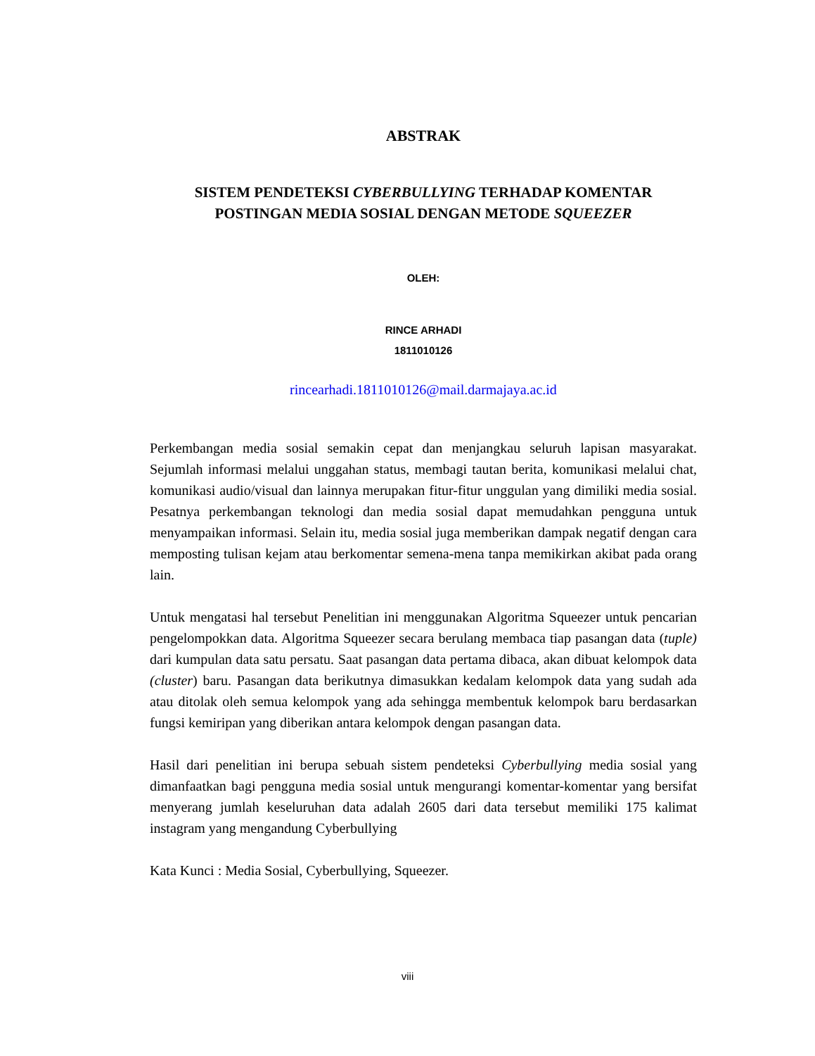ABSTRAK
SISTEM PENDETEKSI CYBERBULLYING TERHADAP KOMENTAR
POSTINGAN MEDIA SOSIAL DENGAN METODE SQUEEZER
OLEH:
RINCE ARHADI
1811010126
rincearhadi.1811010126@mail.darmajaya.ac.id
Perkembangan media sosial semakin cepat dan menjangkau seluruh lapisan masyarakat. Sejumlah informasi melalui unggahan status, membagi tautan berita, komunikasi melalui chat, komunikasi audio/visual dan lainnya merupakan fitur-fitur unggulan yang dimiliki media sosial. Pesatnya perkembangan teknologi dan media sosial dapat memudahkan pengguna untuk menyampaikan informasi. Selain itu, media sosial juga memberikan dampak negatif dengan cara memposting tulisan kejam atau berkomentar semena-mena tanpa memikirkan akibat pada orang lain.
Untuk mengatasi hal tersebut Penelitian ini menggunakan Algoritma Squeezer untuk pencarian pengelompokkan data. Algoritma Squeezer secara berulang membaca tiap pasangan data (tuple) dari kumpulan data satu persatu. Saat pasangan data pertama dibaca, akan dibuat kelompok data (cluster) baru. Pasangan data berikutnya dimasukkan kedalam kelompok data yang sudah ada atau ditolak oleh semua kelompok yang ada sehingga membentuk kelompok baru berdasarkan fungsi kemiripan yang diberikan antara kelompok dengan pasangan data.
Hasil dari penelitian ini berupa sebuah sistem pendeteksi Cyberbullying media sosial yang dimanfaatkan bagi pengguna media sosial untuk mengurangi komentar-komentar yang bersifat menyerang jumlah keseluruhan data adalah 2605 dari data tersebut memiliki 175 kalimat instagram yang mengandung Cyberbullying
Kata Kunci : Media Sosial, Cyberbullying, Squeezer.
viii